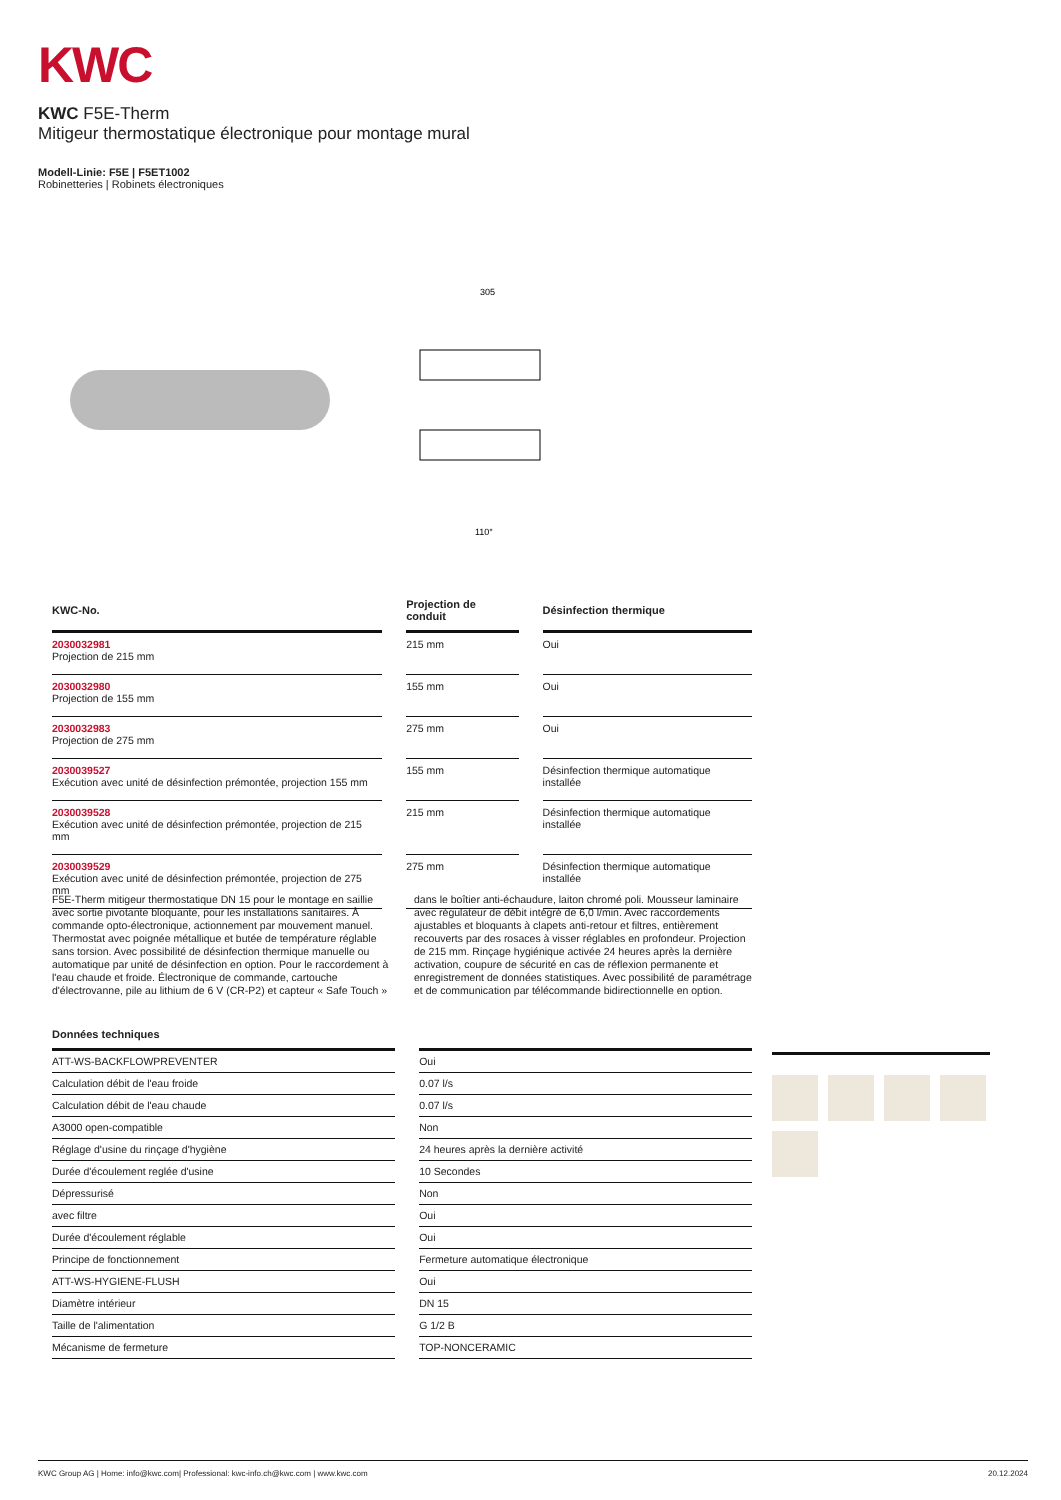KWC
KWC F5E-Therm
Mitigeur thermostatique électronique pour montage mural
Modell-Linie: F5E | F5ET1002
Robinetteries | Robinets électroniques
305
110°
| KWC-No. | | Projection de conduit | | Désinfection thermique |
| --- | --- | --- | --- | --- |
| 2030032981 Projection de 215 mm | | 215 mm | | Oui |
| 2030032980 Projection de 155 mm | | 155 mm | | Oui |
| 2030032983 Projection de 275 mm | | 275 mm | | Oui |
| 2030039527 Exécution avec unité de désinfection prémontée, projection 155 mm | | 155 mm | | Désinfection thermique automatique installée |
| 2030039528 Exécution avec unité de désinfection prémontée, projection de 215 mm | | 215 mm | | Désinfection thermique automatique installée |
| 2030039529 Exécution avec unité de désinfection prémontée, projection de 275 mm | | 275 mm | | Désinfection thermique automatique installée |
F5E-Therm mitigeur thermostatique DN 15 pour le montage en saillie avec sortie pivotante bloquante, pour les installations sanitaires. À commande opto-électronique, actionnement par mouvement manuel. Thermostat avec poignée métallique et butée de température réglable sans torsion. Avec possibilité de désinfection thermique manuelle ou automatique par unité de désinfection en option. Pour le raccordement à l'eau chaude et froide. Électronique de commande, cartouche d'électrovanne, pile au lithium de 6 V (CR-P2) et capteur « Safe Touch » dans le boîtier anti-échaudure, laiton chromé poli. Mousseur laminaire avec régulateur de débit intégré de 6,0 l/min. Avec raccordements ajustables et bloquants à clapets anti-retour et filtres, entièrement recouverts par des rosaces à visser réglables en profondeur. Projection de 215 mm. Rinçage hygiénique activée 24 heures après la dernière activation, coupure de sécurité en cas de réflexion permanente et enregistrement de données statistiques. Avec possibilité de paramétrage et de communication par télécommande bidirectionnelle en option.
| Données techniques | | |
| --- | --- | --- |
| ATT-WS-BACKFLOWPREVENTER | | Oui |
| Calculation débit de l'eau froide | | 0.07 l/s |
| Calculation débit de l'eau chaude | | 0.07 l/s |
| A3000 open-compatible | | Non |
| Réglage d'usine du rinçage d'hygiène | | 24 heures après la dernière activité |
| Durée d'écoulement reglée d'usine | | 10 Secondes |
| Dépressurisé | | Non |
| avec filtre | | Oui |
| Durée d'écoulement réglable | | Oui |
| Principe de fonctionnement | | Fermeture automatique électronique |
| ATT-WS-HYGIENE-FLUSH | | Oui |
| Diamètre intérieur | | DN 15 |
| Taille de l'alimentation | | G 1/2 B |
| Mécanisme de fermeture | | TOP-NONCERAMIC |
KWC Group AG | Home: info@kwc.com| Professional: kwc-info.ch@kwc.com | www.kwc.com 20.12.2024